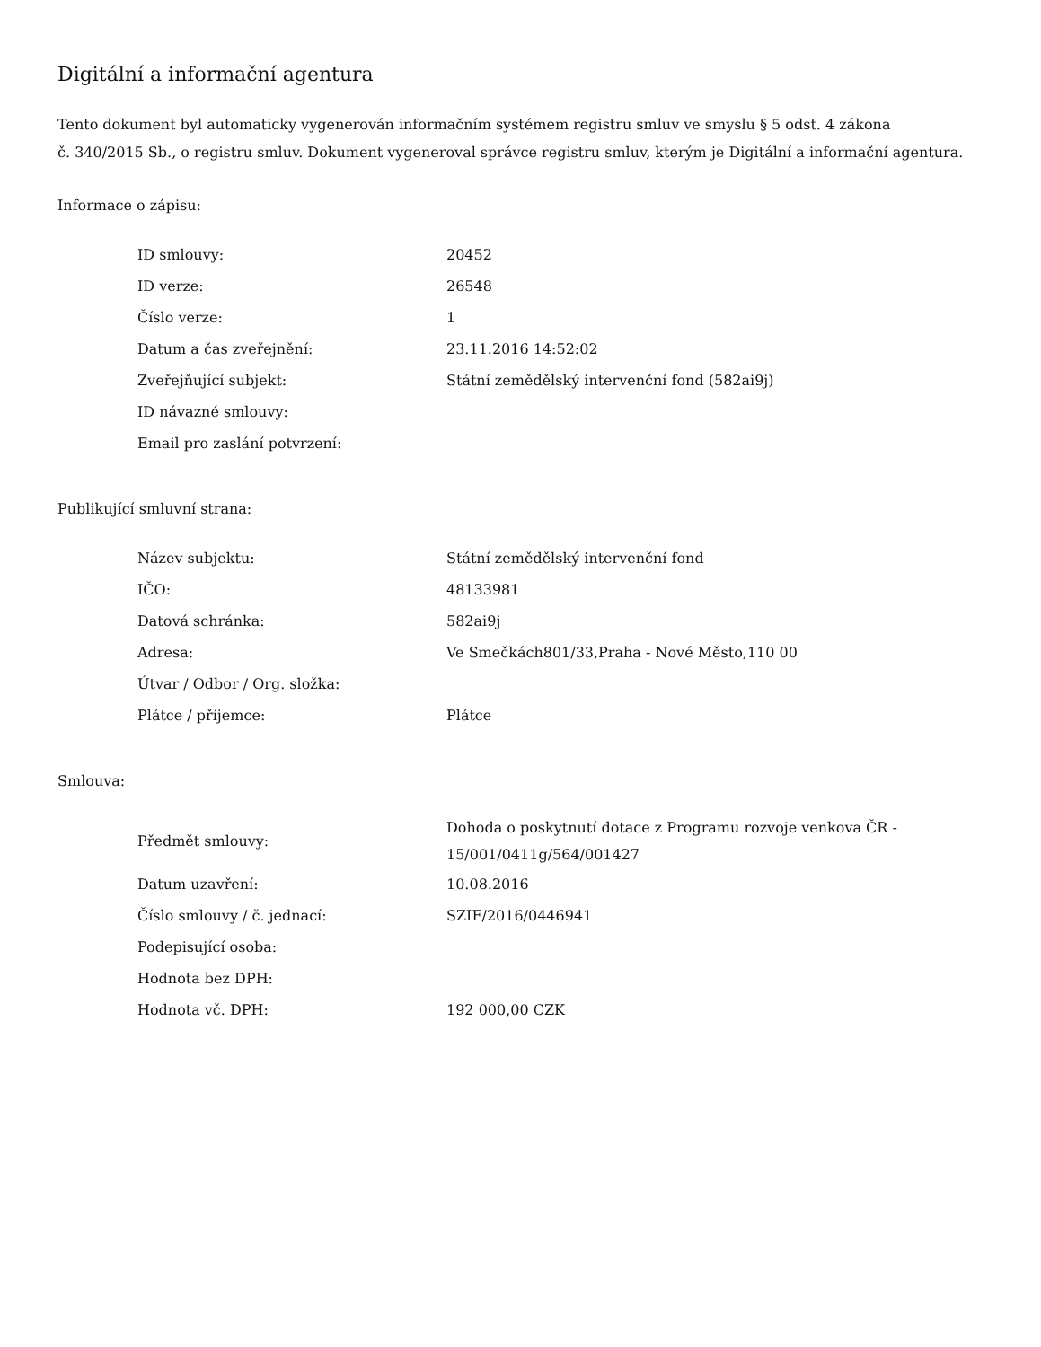Digitální a informační agentura
Tento dokument byl automaticky vygenerován informačním systémem registru smluv ve smyslu § 5 odst. 4 zákona
č. 340/2015 Sb., o registru smluv. Dokument vygeneroval správce registru smluv, kterým je Digitální a informační agentura.
Informace o zápisu:
| ID smlouvy: | 20452 |
| ID verze: | 26548 |
| Číslo verze: | 1 |
| Datum a čas zveřejnění: | 23.11.2016 14:52:02 |
| Zveřejňující subjekt: | Státní zemědělský intervenční fond (582ai9j) |
| ID návazné smlouvy: | |
| Email pro zaslání potvrzení: | |
Publikující smluvní strana:
| Název subjektu: | Státní zemědělský intervenční fond |
| IČO: | 48133981 |
| Datová schránka: | 582ai9j |
| Adresa: | Ve Smečkách801/33,Praha - Nové Město,110 00 |
| Útvar / Odbor / Org. složka: | |
| Plátce / příjemce: | Plátce |
Smlouva:
| Předmět smlouvy: | Dohoda o poskytnutí dotace z Programu rozvoje venkova ČR - 15/001/0411g/564/001427 |
| Datum uzavření: | 10.08.2016 |
| Číslo smlouvy / č. jednací: | SZIF/2016/0446941 |
| Podepisující osoba: | |
| Hodnota bez DPH: | |
| Hodnota vč. DPH: | 192 000,00 CZK |